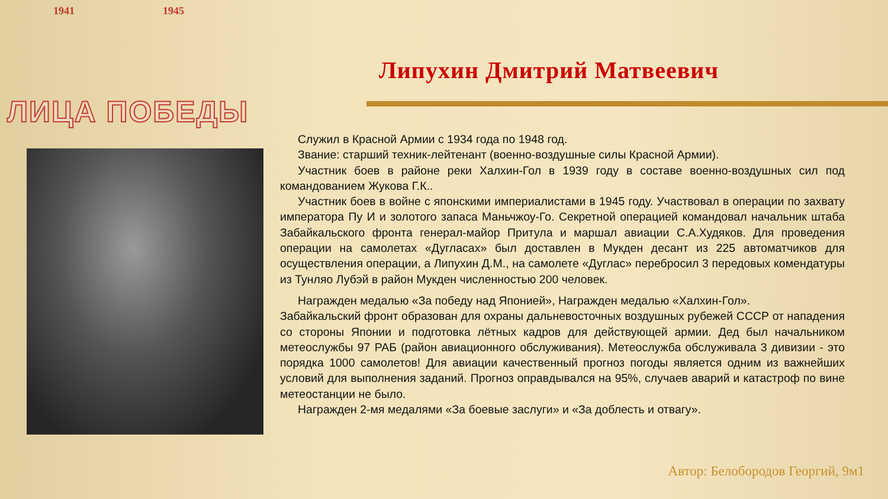1941 1945
ЛИЦА ПОБЕДЫ
Липухин Дмитрий Матвеевич
Служил в Красной Армии с 1934 года по 1948 год.
Звание: старший техник-лейтенант (военно-воздушные силы Красной Армии).
Участник боев в районе реки Халхин-Гол в 1939 году в составе военно-воздушных сил под командованием Жукова Г.К..
Участник боев в войне с японскими империалистами в 1945 году. Участвовал в операции по захвату императора Пу И и золотого запаса Маньчжоу-Го. Секретной операцией командовал начальник штаба Забайкальского фронта генерал-майор Притула и маршал авиации С.А.Худяков. Для проведения операции на самолетах «Дугласах» был доставлен в Мукден десант из 225 автоматчиков для осуществления операции, а Липухин Д.М., на самолете «Дуглас» перебросил 3 передовых комендатуры из Тунляо Лубэй в район Мукден численностью 200 человек.
Награжден медалью «За победу над Японией», Награжден медалью «Халхин-Гол».
Забайкальский фронт образован для охраны дальневосточных воздушных рубежей СССР от нападения со стороны Японии и подготовка лётных кадров для действующей армии. Дед был начальником метеослужбы 97 РАБ (район авиационного обслуживания). Метеослужба обслуживала 3 дивизии - это порядка 1000 самолетов! Для авиации качественный прогноз погоды является одним из важнейших условий для выполнения заданий. Прогноз оправдывался на 95%, случаев аварий и катастроф по вине метеостанции не было.
Награжден 2-мя медалями «За боевые заслуги» и «За доблесть и отвагу».
Автор: Белобородов Георгий, 9м1